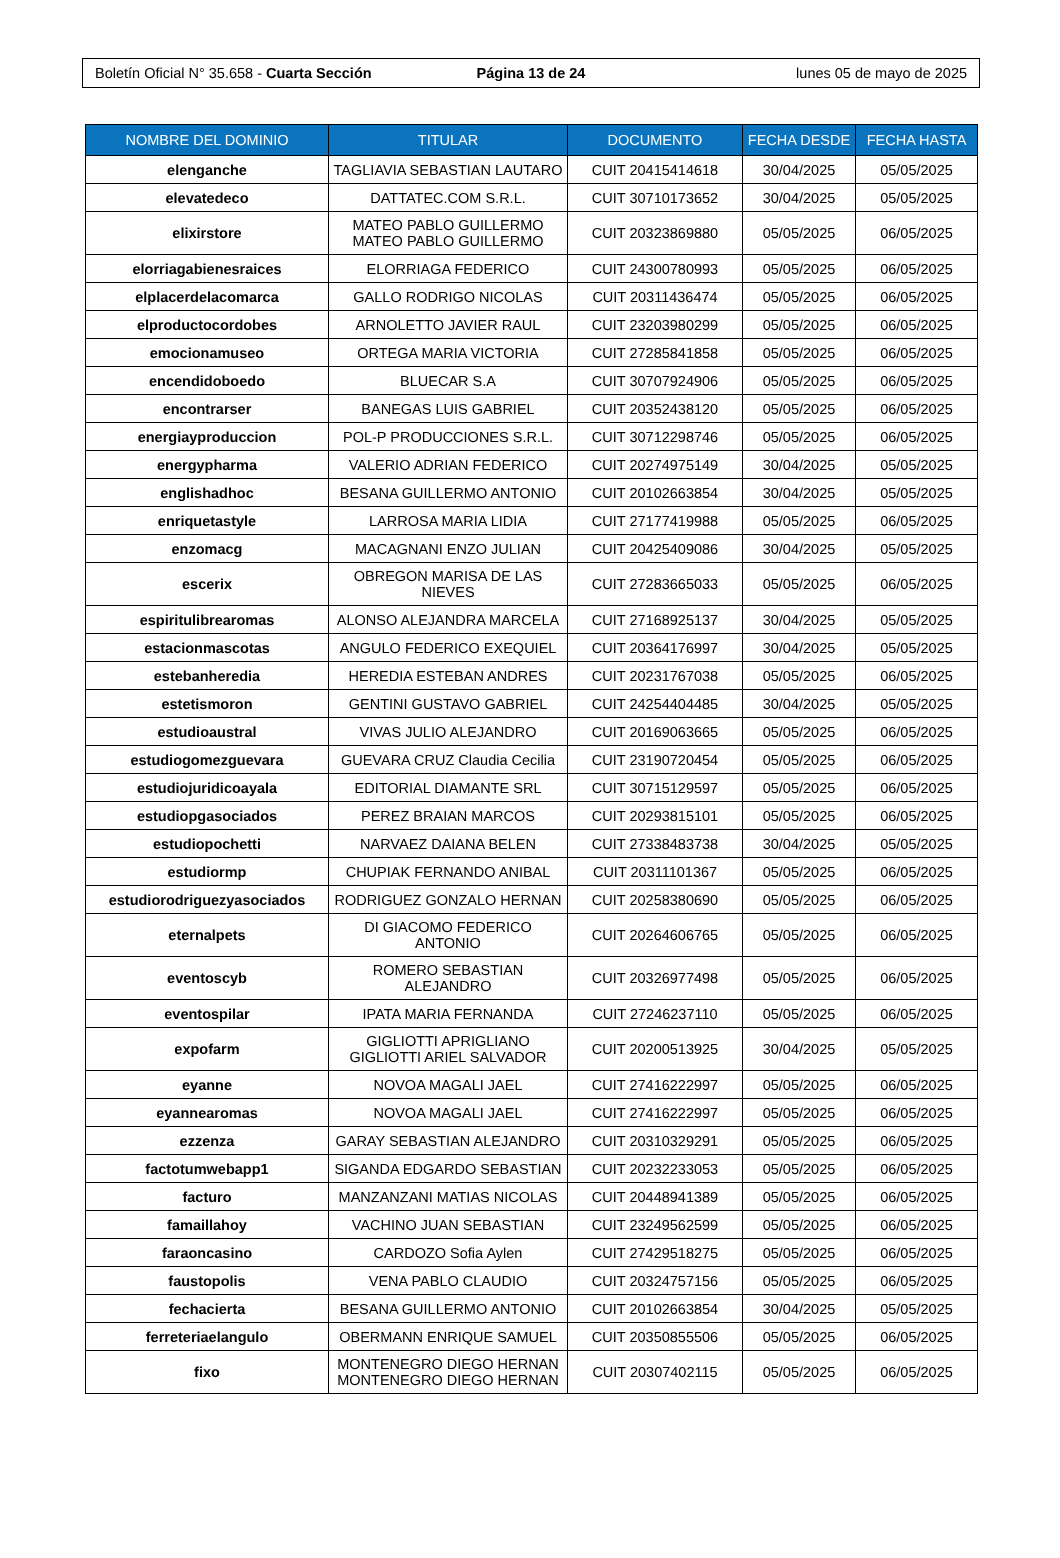Boletín Oficial N° 35.658 - Cuarta Sección
Página 13 de 24 lunes 05 de mayo de 2025
| NOMBRE DEL DOMINIO | TITULAR | DOCUMENTO | FECHA DESDE | FECHA HASTA |
| --- | --- | --- | --- | --- |
| elenganche | TAGLIAVIA SEBASTIAN LAUTARO | CUIT 20415414618 | 30/04/2025 | 05/05/2025 |
| elevatedeco | DATTATEC.COM S.R.L. | CUIT 30710173652 | 30/04/2025 | 05/05/2025 |
| elixirstore | MATEO PABLO GUILLERMO MATEO PABLO GUILLERMO | CUIT 20323869880 | 05/05/2025 | 06/05/2025 |
| elorriagabienesraices | ELORRIAGA FEDERICO | CUIT 24300780993 | 05/05/2025 | 06/05/2025 |
| elplacerdelacomarca | GALLO RODRIGO NICOLAS | CUIT 20311436474 | 05/05/2025 | 06/05/2025 |
| elproductocordobes | ARNOLETTO JAVIER RAUL | CUIT 23203980299 | 05/05/2025 | 06/05/2025 |
| emocionamuseo | ORTEGA MARIA VICTORIA | CUIT 27285841858 | 05/05/2025 | 06/05/2025 |
| encendidoboedo | BLUECAR S.A | CUIT 30707924906 | 05/05/2025 | 06/05/2025 |
| encontrarser | BANEGAS LUIS GABRIEL | CUIT 20352438120 | 05/05/2025 | 06/05/2025 |
| energiayproduccion | POL-P PRODUCCIONES S.R.L. | CUIT 30712298746 | 05/05/2025 | 06/05/2025 |
| energypharma | VALERIO ADRIAN FEDERICO | CUIT 20274975149 | 30/04/2025 | 05/05/2025 |
| englishadhoc | BESANA GUILLERMO ANTONIO | CUIT 20102663854 | 30/04/2025 | 05/05/2025 |
| enriquetastyle | LARROSA MARIA LIDIA | CUIT 27177419988 | 05/05/2025 | 06/05/2025 |
| enzomacg | MACAGNANI ENZO JULIAN | CUIT 20425409086 | 30/04/2025 | 05/05/2025 |
| escerix | OBREGON MARISA DE LAS NIEVES | CUIT 27283665033 | 05/05/2025 | 06/05/2025 |
| espiritulibrearomas | ALONSO ALEJANDRA MARCELA | CUIT 27168925137 | 30/04/2025 | 05/05/2025 |
| estacionmascotas | ANGULO FEDERICO EXEQUIEL | CUIT 20364176997 | 30/04/2025 | 05/05/2025 |
| estebanheredia | HEREDIA ESTEBAN ANDRES | CUIT 20231767038 | 05/05/2025 | 06/05/2025 |
| estetismoron | GENTINI GUSTAVO GABRIEL | CUIT 24254404485 | 30/04/2025 | 05/05/2025 |
| estudioaustral | VIVAS JULIO ALEJANDRO | CUIT 20169063665 | 05/05/2025 | 06/05/2025 |
| estudiogomezguevara | GUEVARA CRUZ Claudia Cecilia | CUIT 23190720454 | 05/05/2025 | 06/05/2025 |
| estudiojuridicoayala | EDITORIAL DIAMANTE SRL | CUIT 30715129597 | 05/05/2025 | 06/05/2025 |
| estudiopgasociados | PEREZ BRAIAN MARCOS | CUIT 20293815101 | 05/05/2025 | 06/05/2025 |
| estudiopochetti | NARVAEZ DAIANA BELEN | CUIT 27338483738 | 30/04/2025 | 05/05/2025 |
| estudiormp | CHUPIAK FERNANDO ANIBAL | CUIT 20311101367 | 05/05/2025 | 06/05/2025 |
| estudiorodriguezyasociados | RODRIGUEZ GONZALO HERNAN | CUIT 20258380690 | 05/05/2025 | 06/05/2025 |
| eternalpets | DI GIACOMO FEDERICO ANTONIO | CUIT 20264606765 | 05/05/2025 | 06/05/2025 |
| eventoscyb | ROMERO SEBASTIAN ALEJANDRO | CUIT 20326977498 | 05/05/2025 | 06/05/2025 |
| eventospilar | IPATA MARIA FERNANDA | CUIT 27246237110 | 05/05/2025 | 06/05/2025 |
| expofarm | GIGLIOTTI APRIGLIANO GIGLIOTTI ARIEL SALVADOR | CUIT 20200513925 | 30/04/2025 | 05/05/2025 |
| eyanne | NOVOA MAGALI JAEL | CUIT 27416222997 | 05/05/2025 | 06/05/2025 |
| eyannearomas | NOVOA MAGALI JAEL | CUIT 27416222997 | 05/05/2025 | 06/05/2025 |
| ezzenza | GARAY SEBASTIAN ALEJANDRO | CUIT 20310329291 | 05/05/2025 | 06/05/2025 |
| factotumwebapp1 | SIGANDA EDGARDO SEBASTIAN | CUIT 20232233053 | 05/05/2025 | 06/05/2025 |
| facturo | MANZANZANI MATIAS NICOLAS | CUIT 20448941389 | 05/05/2025 | 06/05/2025 |
| famaillahoy | VACHINO JUAN SEBASTIAN | CUIT 23249562599 | 05/05/2025 | 06/05/2025 |
| faraoncasino | CARDOZO Sofia Aylen | CUIT 27429518275 | 05/05/2025 | 06/05/2025 |
| faustopolis | VENA PABLO CLAUDIO | CUIT 20324757156 | 05/05/2025 | 06/05/2025 |
| fechacierta | BESANA GUILLERMO ANTONIO | CUIT 20102663854 | 30/04/2025 | 05/05/2025 |
| ferreteriaelangulo | OBERMANN ENRIQUE SAMUEL | CUIT 20350855506 | 05/05/2025 | 06/05/2025 |
| fixo | MONTENEGRO DIEGO HERNAN MONTENEGRO DIEGO HERNAN | CUIT 20307402115 | 05/05/2025 | 06/05/2025 |